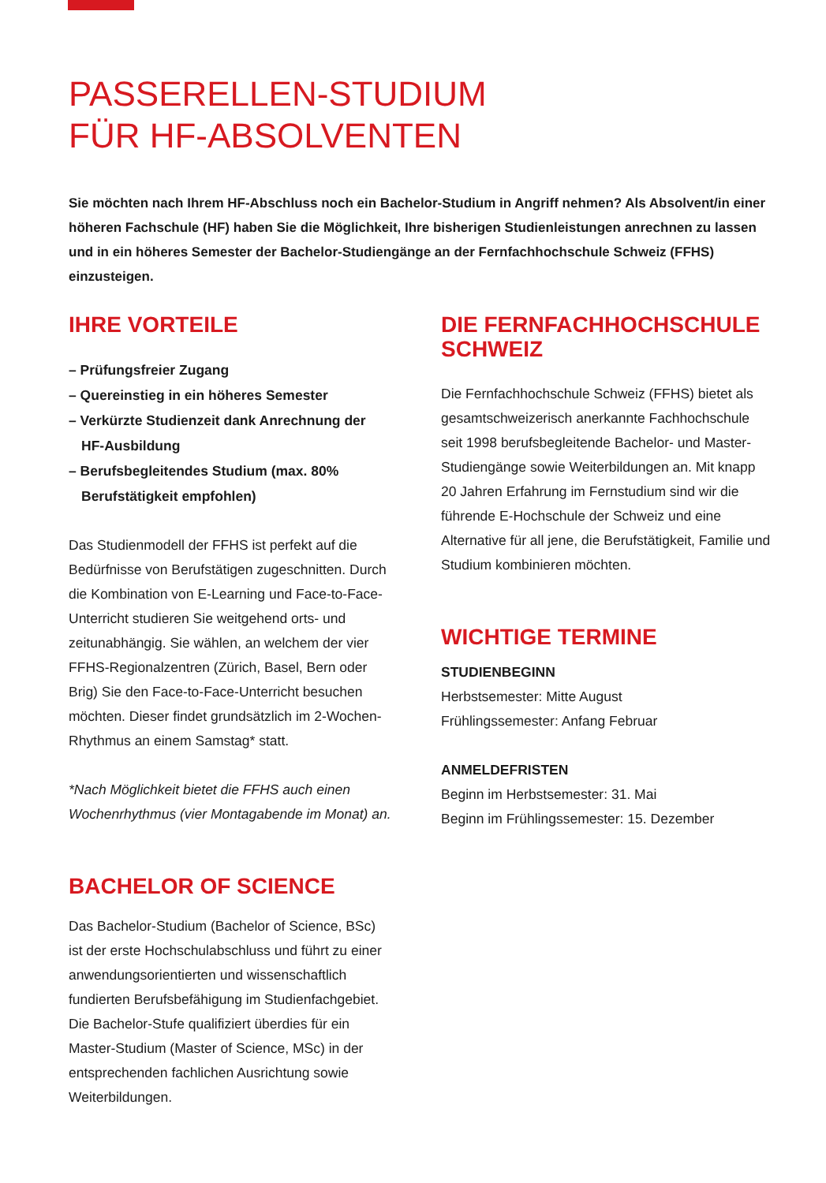PASSERELLEN-STUDIUM
FÜR HF-ABSOLVENTEN
Sie möchten nach Ihrem HF-Abschluss noch ein Bachelor-Studium in Angriff nehmen? Als Absolvent/in einer höheren Fachschule (HF) haben Sie die Möglichkeit, Ihre bisherigen Studienleistungen anrechnen zu lassen und in ein höheres Semester der Bachelor-Studiengänge an der Fernfachhochschule Schweiz (FFHS) einzusteigen.
IHRE VORTEILE
– Prüfungsfreier Zugang
– Quereinstieg in ein höheres Semester
– Verkürzte Studienzeit dank Anrechnung der HF-Ausbildung
– Berufsbegleitendes Studium (max. 80% Berufstätigkeit empfohlen)
Das Studienmodell der FFHS ist perfekt auf die Bedürfnisse von Berufstätigen zugeschnitten. Durch die Kombination von E-Learning und Face-to-Face-Unterricht studieren Sie weitgehend orts- und zeitunabhängig. Sie wählen, an welchem der vier FFHS-Regionalzentren (Zürich, Basel, Bern oder Brig) Sie den Face-to-Face-Unterricht besuchen möchten. Dieser findet grundsätzlich im 2-Wochen-Rhythmus an einem Samstag* statt.
*Nach Möglichkeit bietet die FFHS auch einen Wochenrhythmus (vier Montagabende im Monat) an.
BACHELOR OF SCIENCE
Das Bachelor-Studium (Bachelor of Science, BSc) ist der erste Hochschulabschluss und führt zu einer anwendungsorientierten und wissenschaftlich fundierten Berufsbefähigung im Studienfachgebiet. Die Bachelor-Stufe qualifiziert überdies für ein Master-Studium (Master of Science, MSc) in der entsprechenden fachlichen Ausrichtung sowie Weiterbildungen.
DIE FERNFACHHOCHSCHULE SCHWEIZ
Die Fernfachhochschule Schweiz (FFHS) bietet als gesamtschweizerisch anerkannte Fachhochschule seit 1998 berufsbegleitende Bachelor- und Master-Studiengänge sowie Weiterbildungen an. Mit knapp 20 Jahren Erfahrung im Fernstudium sind wir die führende E-Hochschule der Schweiz und eine Alternative für all jene, die Berufstätigkeit, Familie und Studium kombinieren möchten.
WICHTIGE TERMINE
STUDIENBEGINN
Herbstsemester: Mitte August
Frühlingssemester: Anfang Februar
ANMELDEFRISTEN
Beginn im Herbstsemester: 31. Mai
Beginn im Frühlingssemester: 15. Dezember